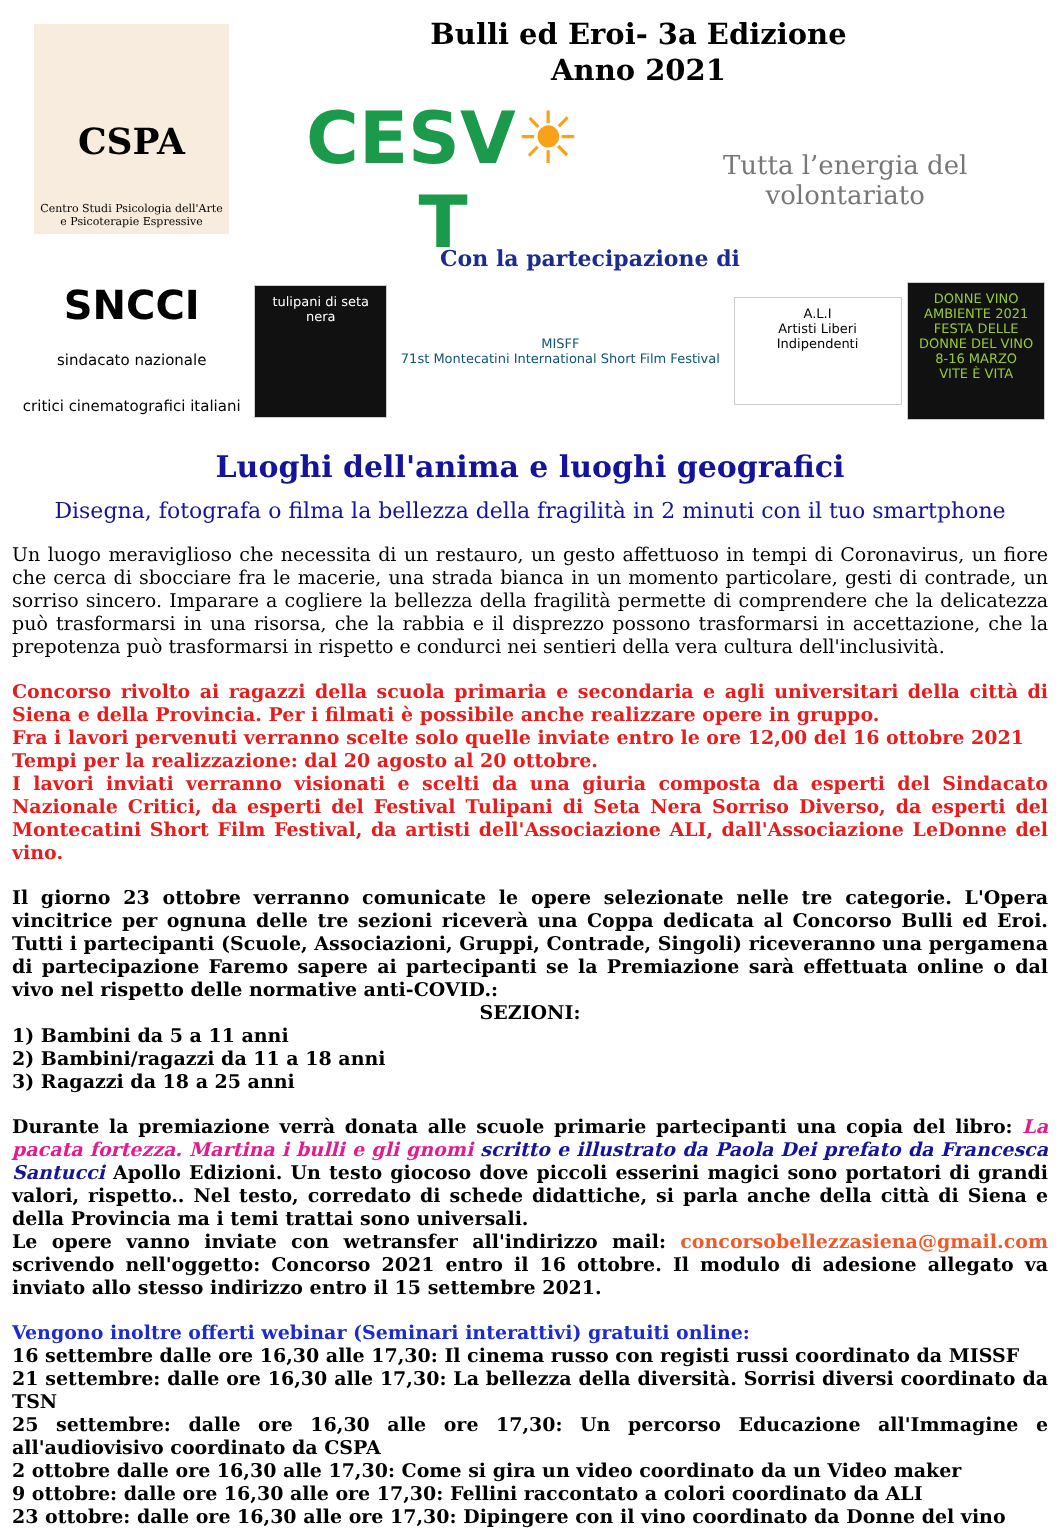CSPA
Centro Studi Psicologia dell'Arte
e Psicoterapie Espressive
Bulli ed Eroi- 3a Edizione
Anno 2021
CESV☀T Tutta l’energia del volontariato
Con la partecipazione di
SNCCI
sindacato nazionale
critici cinematografici italiani
tulipani di seta nera
MISFF
71st Montecatini International Short Film Festival
A.L.I
Artisti Liberi Indipendenti
DONNE VINO AMBIENTE 2021
FESTA DELLE DONNE DEL VINO 8-16 MARZO
VITE È VITA
Luoghi dell'anima e luoghi geografici
Disegna, fotografa o filma la bellezza della fragilità in 2 minuti con il tuo smartphone
Un luogo meraviglioso che necessita di un restauro, un gesto affettuoso in tempi di Coronavirus, un fiore che cerca di sbocciare fra le macerie, una strada bianca in un momento particolare, gesti di contrade, un sorriso sincero. Imparare a cogliere la bellezza della fragilità permette di comprendere che la delicatezza può trasformarsi in una risorsa, che la rabbia e il disprezzo possono trasformarsi in accettazione, che la prepotenza può trasformarsi in rispetto e condurci nei sentieri della vera cultura dell'inclusività.
Concorso rivolto ai ragazzi della scuola primaria e secondaria e agli universitari della città di Siena e della Provincia. Per i filmati è possibile anche realizzare opere in gruppo.
Fra i lavori pervenuti verranno scelte solo quelle inviate entro le ore 12,00 del 16 ottobre 2021
Tempi per la realizzazione: dal 20 agosto al 20 ottobre.
I lavori inviati verranno visionati e scelti da una giuria composta da esperti del Sindacato Nazionale Critici, da esperti del Festival Tulipani di Seta Nera Sorriso Diverso, da esperti del Montecatini Short Film Festival, da artisti dell'Associazione ALI, dall'Associazione LeDonne del vino.
Il giorno 23 ottobre verranno comunicate le opere selezionate nelle tre categorie. L'Opera vincitrice per ognuna delle tre sezioni riceverà una Coppa dedicata al Concorso Bulli ed Eroi. Tutti i partecipanti (Scuole, Associazioni, Gruppi, Contrade, Singoli) riceveranno una pergamena di partecipazione Faremo sapere ai partecipanti se la Premiazione sarà effettuata online o dal vivo nel rispetto delle normative anti-COVID.:
SEZIONI:
1) Bambini da 5 a 11 anni
2) Bambini/ragazzi da 11 a 18 anni
3) Ragazzi da 18 a 25 anni
Durante la premiazione verrà donata alle scuole primarie partecipanti una copia del libro: La pacata fortezza. Martina i bulli e gli gnomi scritto e illustrato da Paola Dei prefato da Francesca Santucci Apollo Edizioni. Un testo giocoso dove piccoli esserini magici sono portatori di grandi valori, rispetto.. Nel testo, corredato di schede didattiche, si parla anche della città di Siena e della Provincia ma i temi trattai sono universali.
Le opere vanno inviate con wetransfer all'indirizzo mail: concorsobellezzasiena@gmail.com scrivendo nell'oggetto: Concorso 2021 entro il 16 ottobre. Il modulo di adesione allegato va inviato allo stesso indirizzo entro il 15 settembre 2021.
Vengono inoltre offerti webinar (Seminari interattivi) gratuiti online:
16 settembre dalle ore 16,30 alle 17,30: Il cinema russo con registi russi coordinato da MISSF
21 settembre: dalle ore 16,30 alle 17,30: La bellezza della diversità. Sorrisi diversi coordinato da TSN
25 settembre: dalle ore 16,30 alle ore 17,30: Un percorso Educazione all'Immagine e all'audiovisivo coordinato da CSPA
2 ottobre dalle ore 16,30 alle 17,30: Come si gira un video coordinato da un Video maker
9 ottobre: dalle ore 16,30 alle ore 17,30: Fellini raccontato a colori coordinato da ALI
23 ottobre: dalle ore 16,30 alle ore 17,30: Dipingere con il vino coordinato da Donne del vino